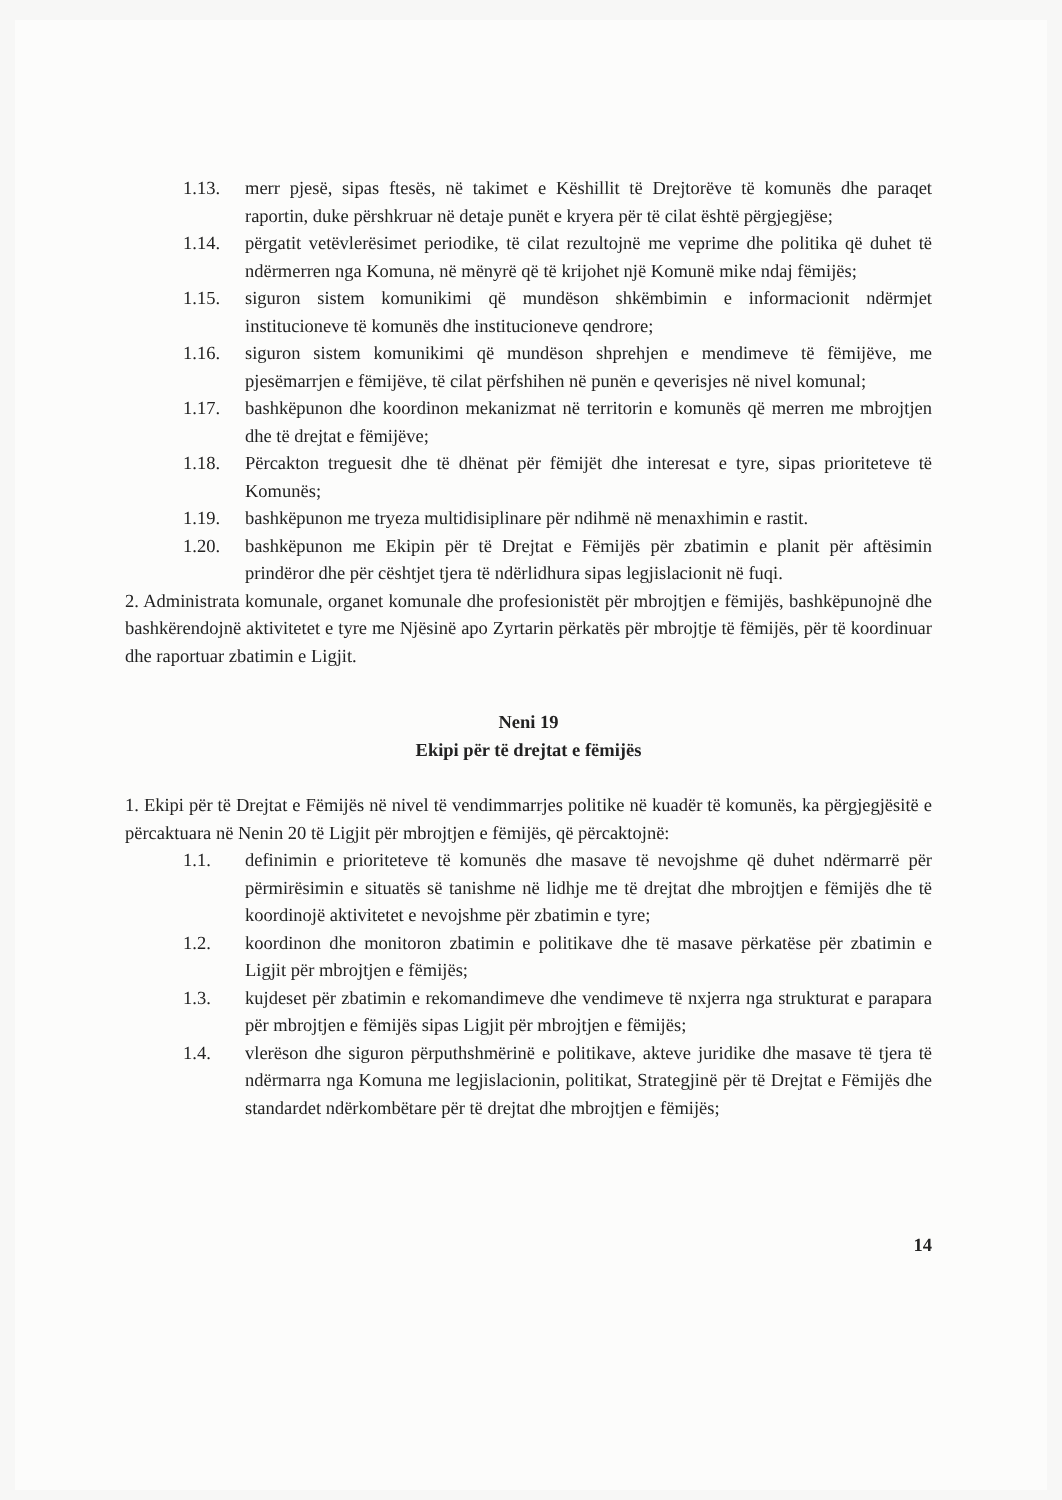1.13. merr pjesë, sipas ftesës, në takimet e Këshillit të Drejtorëve të komunës dhe paraqet raportin, duke përshkruar në detaje punët e kryera për të cilat është përgjegjëse;
1.14. përgatit vetëvlerësimet periodike, të cilat rezultojnë me veprime dhe politika që duhet të ndërmerren nga Komuna, në mënyrë që të krijohet një Komunë mike ndaj fëmijës;
1.15. siguron sistem komunikimi që mundëson shkëmbimin e informacionit ndërmjet institucioneve të komunës dhe institucioneve qendrore;
1.16. siguron sistem komunikimi që mundëson shprehjen e mendimeve të fëmijëve, me pjesëmarrjen e fëmijëve, të cilat përfshihen në punën e qeverisjes në nivel komunal;
1.17. bashkëpunon dhe koordinon mekanizmat në territorin e komunës që merren me mbrojtjen dhe të drejtat e fëmijëve;
1.18. Përcakton treguesit dhe të dhënat për fëmijët dhe interesat e tyre, sipas prioriteteve të Komunës;
1.19. bashkëpunon me tryeza multidisiplinare për ndihmë në menaxhimin e rastit.
1.20. bashkëpunon me Ekipin për të Drejtat e Fëmijës për zbatimin e planit për aftësimin prindëror dhe për cështjet tjera të ndërlidhura sipas legjislacionit në fuqi.
2. Administrata komunale, organet komunale dhe profesionistët për mbrojtjen e fëmijës, bashkëpunojnë dhe bashkërendojnë aktivitetet e tyre me Njësinë apo Zyrtarin përkatës për mbrojtje të fëmijës, për të koordinuar dhe raportuar zbatimin e Ligjit.
Neni 19
Ekipi për të drejtat e fëmijës
1. Ekipi për të Drejtat e Fëmijës në nivel të vendimmarrjes politike në kuadër të komunës, ka përgjegjësitë e përcaktuara në Nenin 20 të Ligjit për mbrojtjen e fëmijës, që përcaktojnë:
1.1. definimin e prioriteteve të komunës dhe masave të nevojshme që duhet ndërmarrë për përmirësimin e situatës së tanishme në lidhje me të drejtat dhe mbrojtjen e fëmijës dhe të koordinojë aktivitetet e nevojshme për zbatimin e tyre;
1.2. koordinon dhe monitoron zbatimin e politikave dhe të masave përkatëse për zbatimin e Ligjit për mbrojtjen e fëmijës;
1.3. kujdeset për zbatimin e rekomandimeve dhe vendimeve të nxjerra nga strukturat e parapara për mbrojtjen e fëmijës sipas Ligjit për mbrojtjen e fëmijës;
1.4. vlerëson dhe siguron përputhshmërinë e politikave, akteve juridike dhe masave të tjera të ndërmarra nga Komuna me legjislacionin, politikat, Strategjinë për të Drejtat e Fëmijës dhe standardet ndërkombëtare për të drejtat dhe mbrojtjen e fëmijës;
14